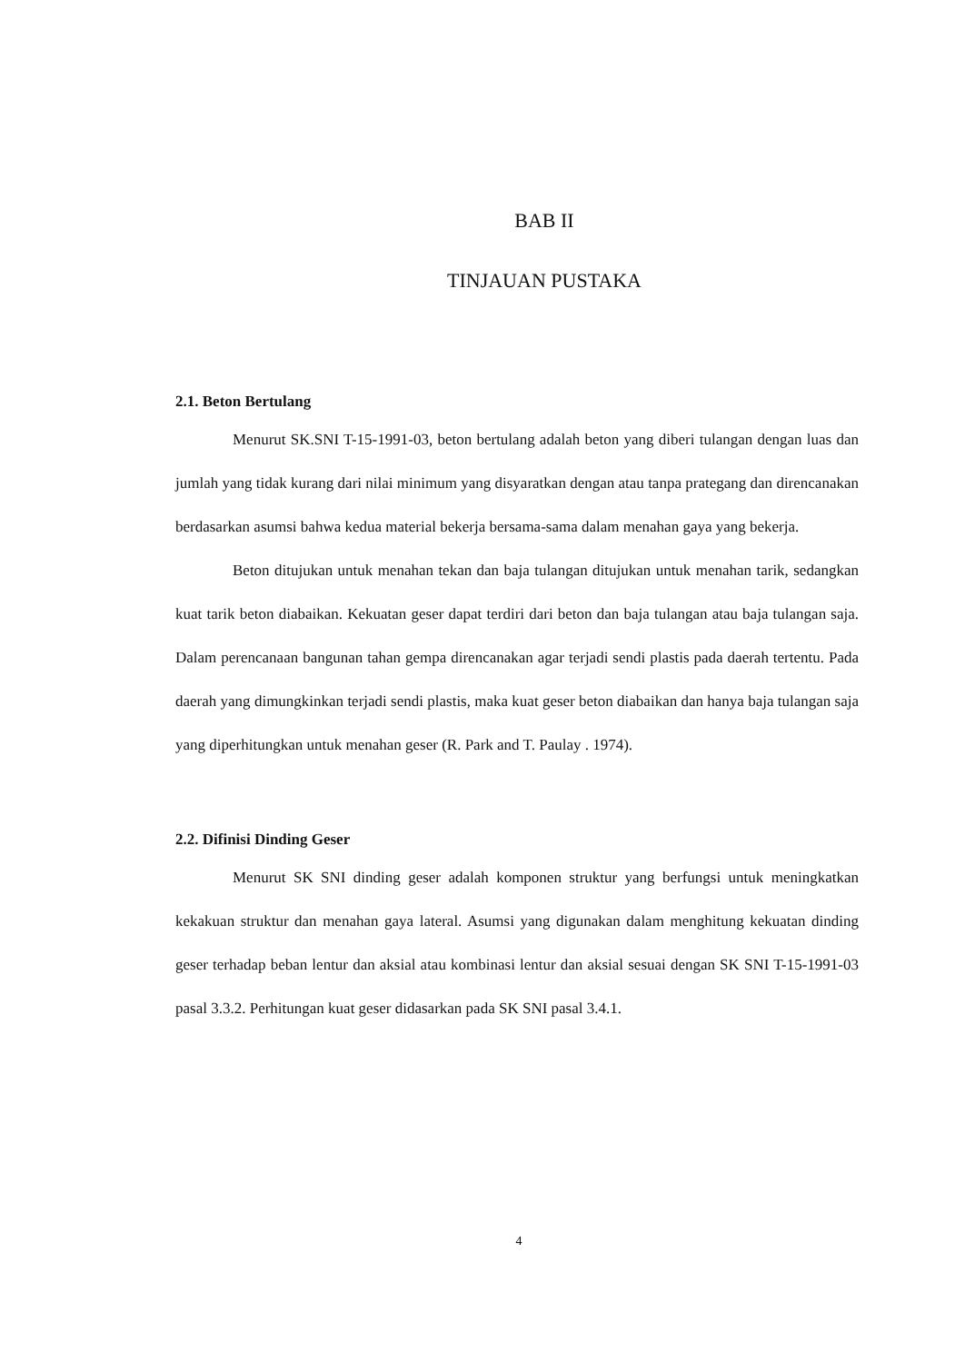BAB II
TINJAUAN PUSTAKA
2.1. Beton Bertulang
Menurut SK.SNI T-15-1991-03, beton bertulang adalah beton yang diberi tulangan dengan luas dan jumlah yang tidak kurang dari nilai minimum yang disyaratkan dengan atau tanpa prategang dan direncanakan berdasarkan asumsi bahwa kedua material bekerja bersama-sama dalam menahan gaya yang bekerja.
Beton ditujukan untuk menahan tekan dan baja tulangan ditujukan untuk menahan tarik, sedangkan kuat tarik beton diabaikan. Kekuatan geser dapat terdiri dari beton dan baja tulangan atau baja tulangan saja. Dalam perencanaan bangunan tahan gempa direncanakan agar terjadi sendi plastis pada daerah tertentu. Pada daerah yang dimungkinkan terjadi sendi plastis, maka kuat geser beton diabaikan dan hanya baja tulangan saja yang diperhitungkan untuk menahan geser (R. Park and T. Paulay . 1974).
2.2. Difinisi Dinding Geser
Menurut SK SNI dinding geser adalah komponen struktur yang berfungsi untuk meningkatkan kekakuan struktur dan menahan gaya lateral. Asumsi yang digunakan dalam menghitung kekuatan dinding geser terhadap beban lentur dan aksial atau kombinasi lentur dan aksial sesuai dengan SK SNI T-15-1991-03 pasal 3.3.2. Perhitungan kuat geser didasarkan pada SK SNI pasal 3.4.1.
4